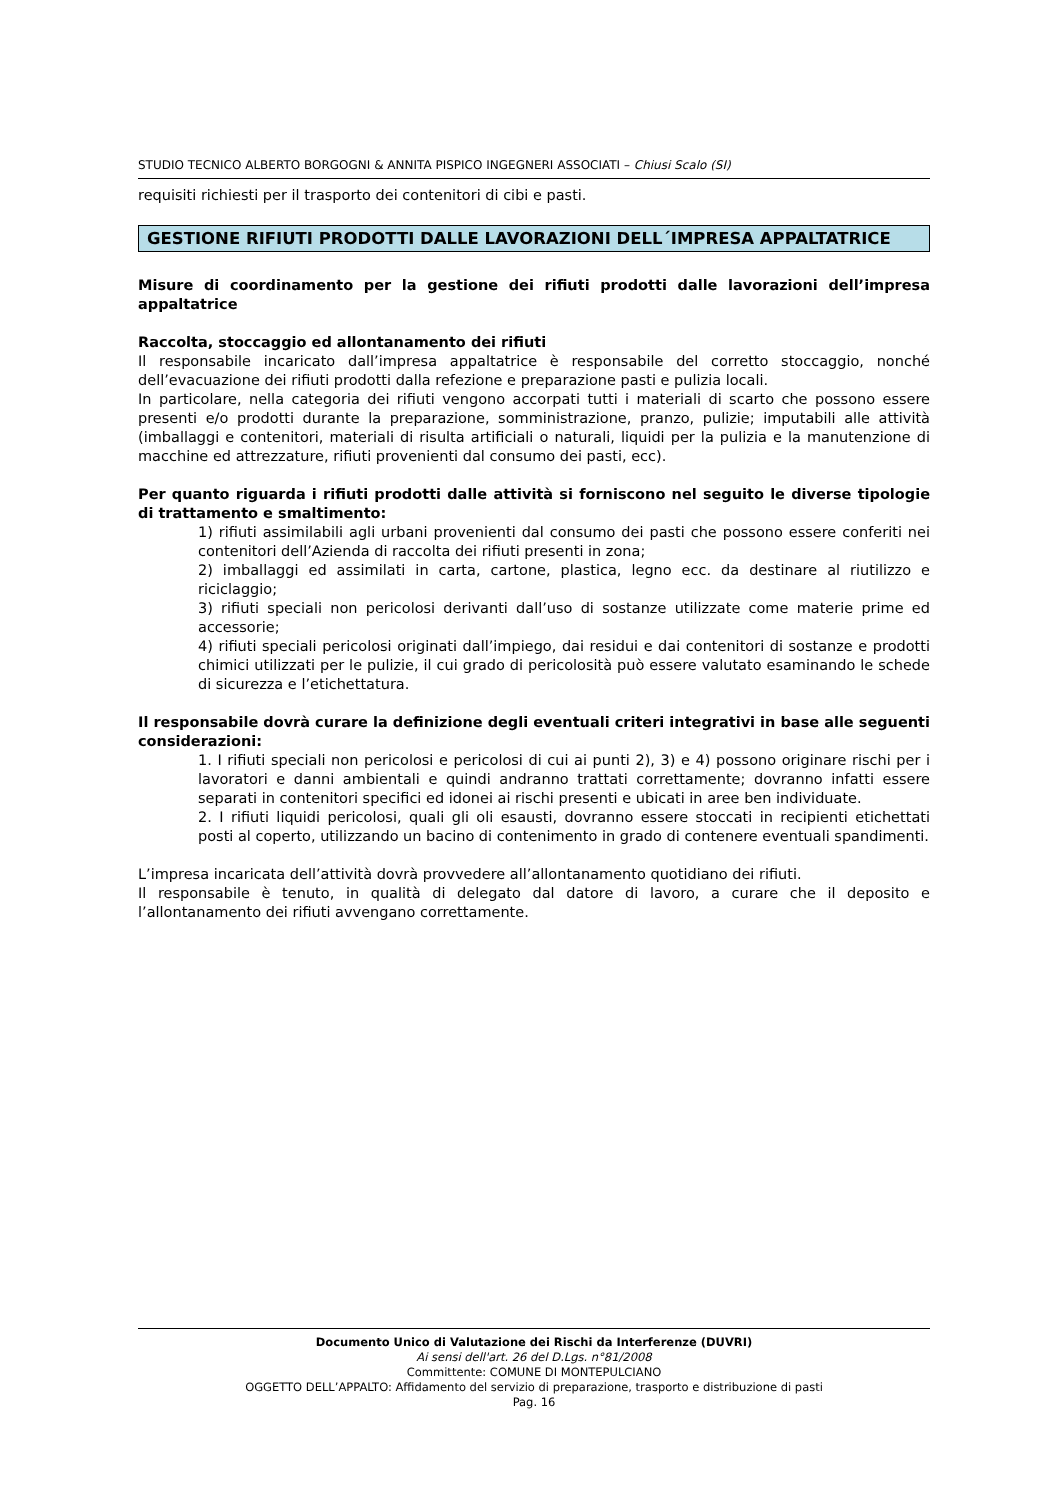STUDIO TECNICO ALBERTO BORGOGNI & ANNITA PISPICO INGEGNERI ASSOCIATI – Chiusi Scalo (SI)
requisiti richiesti per il trasporto dei contenitori di cibi e pasti.
GESTIONE RIFIUTI PRODOTTI DALLE LAVORAZIONI DELL´IMPRESA APPALTATRICE
Misure di coordinamento per la gestione dei rifiuti prodotti dalle lavorazioni dell’impresa appaltatrice
Raccolta, stoccaggio ed allontanamento dei rifiuti
Il responsabile incaricato dall’impresa appaltatrice è responsabile del corretto stoccaggio, nonché dell’evacuazione dei rifiuti prodotti dalla refezione e preparazione pasti e pulizia locali.
In particolare, nella categoria dei rifiuti vengono accorpati tutti i materiali di scarto che possono essere presenti e/o prodotti durante la preparazione, somministrazione, pranzo, pulizie; imputabili alle attività (imballaggi e contenitori, materiali di risulta artificiali o naturali, liquidi per la pulizia e la manutenzione di macchine ed attrezzature, rifiuti provenienti dal consumo dei pasti, ecc).
Per quanto riguarda i rifiuti prodotti dalle attività si forniscono nel seguito le diverse tipologie di trattamento e smaltimento:
1) rifiuti assimilabili agli urbani provenienti dal consumo dei pasti che possono essere conferiti nei contenitori dell’Azienda di raccolta dei rifiuti presenti in zona;
2) imballaggi ed assimilati in carta, cartone, plastica, legno ecc. da destinare al riutilizzo e riciclaggio;
3) rifiuti speciali non pericolosi derivanti dall’uso di sostanze utilizzate come materie prime ed accessorie;
4) rifiuti speciali pericolosi originati dall’impiego, dai residui e dai contenitori di sostanze e prodotti chimici utilizzati per le pulizie, il cui grado di pericolosità può essere valutato esaminando le schede di sicurezza e l’etichettatura.
Il responsabile dovrà curare la definizione degli eventuali criteri integrativi in base alle seguenti considerazioni:
1. I rifiuti speciali non pericolosi e pericolosi di cui ai punti 2), 3) e 4) possono originare rischi per i lavoratori e danni ambientali e quindi andranno trattati correttamente; dovranno infatti essere separati in contenitori specifici ed idonei ai rischi presenti e ubicati in aree ben individuate.
2. I rifiuti liquidi pericolosi, quali gli oli esausti, dovranno essere stoccati in recipienti etichettati posti al coperto, utilizzando un bacino di contenimento in grado di contenere eventuali spandimenti.
L’impresa incaricata dell’attività dovrà provvedere all’allontanamento quotidiano dei rifiuti.
Il responsabile è tenuto, in qualità di delegato dal datore di lavoro, a curare che il deposito e l’allontanamento dei rifiuti avvengano correttamente.
Documento Unico di Valutazione dei Rischi da Interferenze (DUVRI)
Ai sensi dell'art. 26 del D.Lgs. n°81/2008
Committente: COMUNE DI MONTEPULCIANO
OGGETTO DELL’APPALTO: Affidamento del servizio di preparazione, trasporto e distribuzione di pasti
Pag. 16